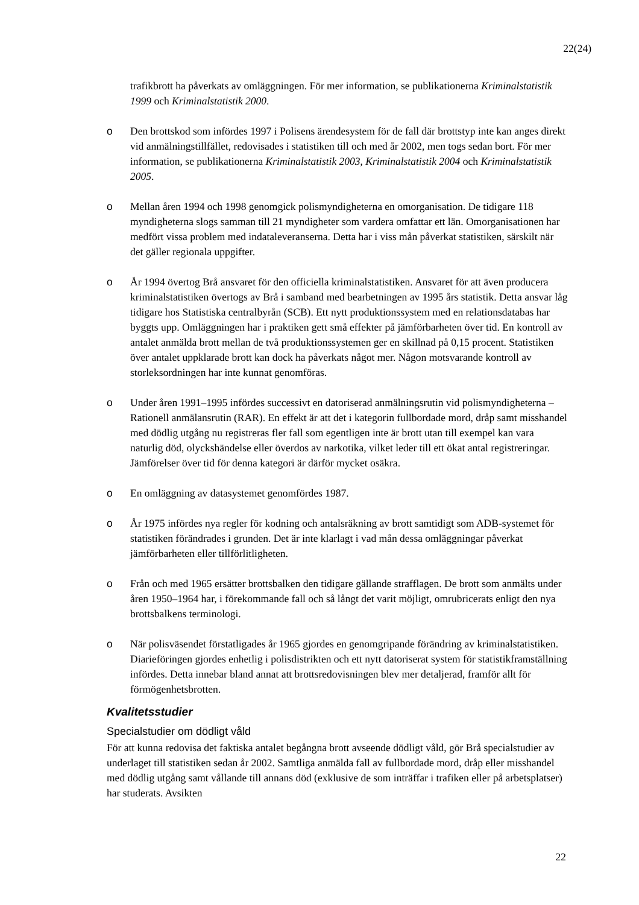22(24)
trafikbrott ha påverkats av omläggningen. För mer information, se publikationerna Kriminalstatistik 1999 och Kriminalstatistik 2000.
o Den brottskod som infördes 1997 i Polisens ärendesystem för de fall där brottstyp inte kan anges direkt vid anmälningstillfället, redovisades i statistiken till och med år 2002, men togs sedan bort. För mer information, se publikationerna Kriminalstatistik 2003, Kriminalstatistik 2004 och Kriminalstatistik 2005.
o Mellan åren 1994 och 1998 genomgick polismyndigheterna en omorganisation. De tidigare 118 myndigheterna slogs samman till 21 myndigheter som vardera omfattar ett län. Omorganisationen har medfört vissa problem med indataleveranserna. Detta har i viss mån påverkat statistiken, särskilt när det gäller regionala uppgifter.
o År 1994 övertog Brå ansvaret för den officiella kriminalstatistiken. Ansvaret för att även producera kriminalstatistiken övertogs av Brå i samband med bearbetningen av 1995 års statistik. Detta ansvar låg tidigare hos Statistiska centralbyrån (SCB). Ett nytt produktionssystem med en relationsdatabas har byggts upp. Omläggningen har i praktiken gett små effekter på jämförbarheten över tid. En kontroll av antalet anmälda brott mellan de två produktionssystemen ger en skillnad på 0,15 procent. Statistiken över antalet uppklarade brott kan dock ha påverkats något mer. Någon motsvarande kontroll av storleksordningen har inte kunnat genomföras.
o Under åren 1991–1995 infördes successivt en datoriserad anmälningsrutin vid polismyndigheterna – Rationell anmälansrutin (RAR). En effekt är att det i kategorin fullbordade mord, dråp samt misshandel med dödlig utgång nu registreras fler fall som egentligen inte är brott utan till exempel kan vara naturlig död, olyckshändelse eller överdos av narkotika, vilket leder till ett ökat antal registreringar. Jämförelser över tid för denna kategori är därför mycket osäkra.
o En omläggning av datasystemet genomfördes 1987.
o År 1975 infördes nya regler för kodning och antalsräkning av brott samtidigt som ADB-systemet för statistiken förändrades i grunden. Det är inte klarlagt i vad mån dessa omläggningar påverkat jämförbarheten eller tillförlitligheten.
o Från och med 1965 ersätter brottsbalken den tidigare gällande strafflagen. De brott som anmälts under åren 1950–1964 har, i förekommande fall och så långt det varit möjligt, omrubricerats enligt den nya brottsbalkens terminologi.
o När polisväsendet förstatligades år 1965 gjordes en genomgripande förändring av kriminalstatistiken. Diarieföringen gjordes enhetlig i polisdistrikten och ett nytt datoriserat system för statistikframställning infördes. Detta innebar bland annat att brottsredovisningen blev mer detaljerad, framför allt för förmögenhetsbrotten.
Kvalitetsstudier
Specialstudier om dödligt våld
För att kunna redovisa det faktiska antalet begångna brott avseende dödligt våld, gör Brå specialstudier av underlaget till statistiken sedan år 2002. Samtliga anmälda fall av fullbordade mord, dråp eller misshandel med dödlig utgång samt vållande till annans död (exklusive de som inträffar i trafiken eller på arbetsplatser) har studerats. Avsikten
22